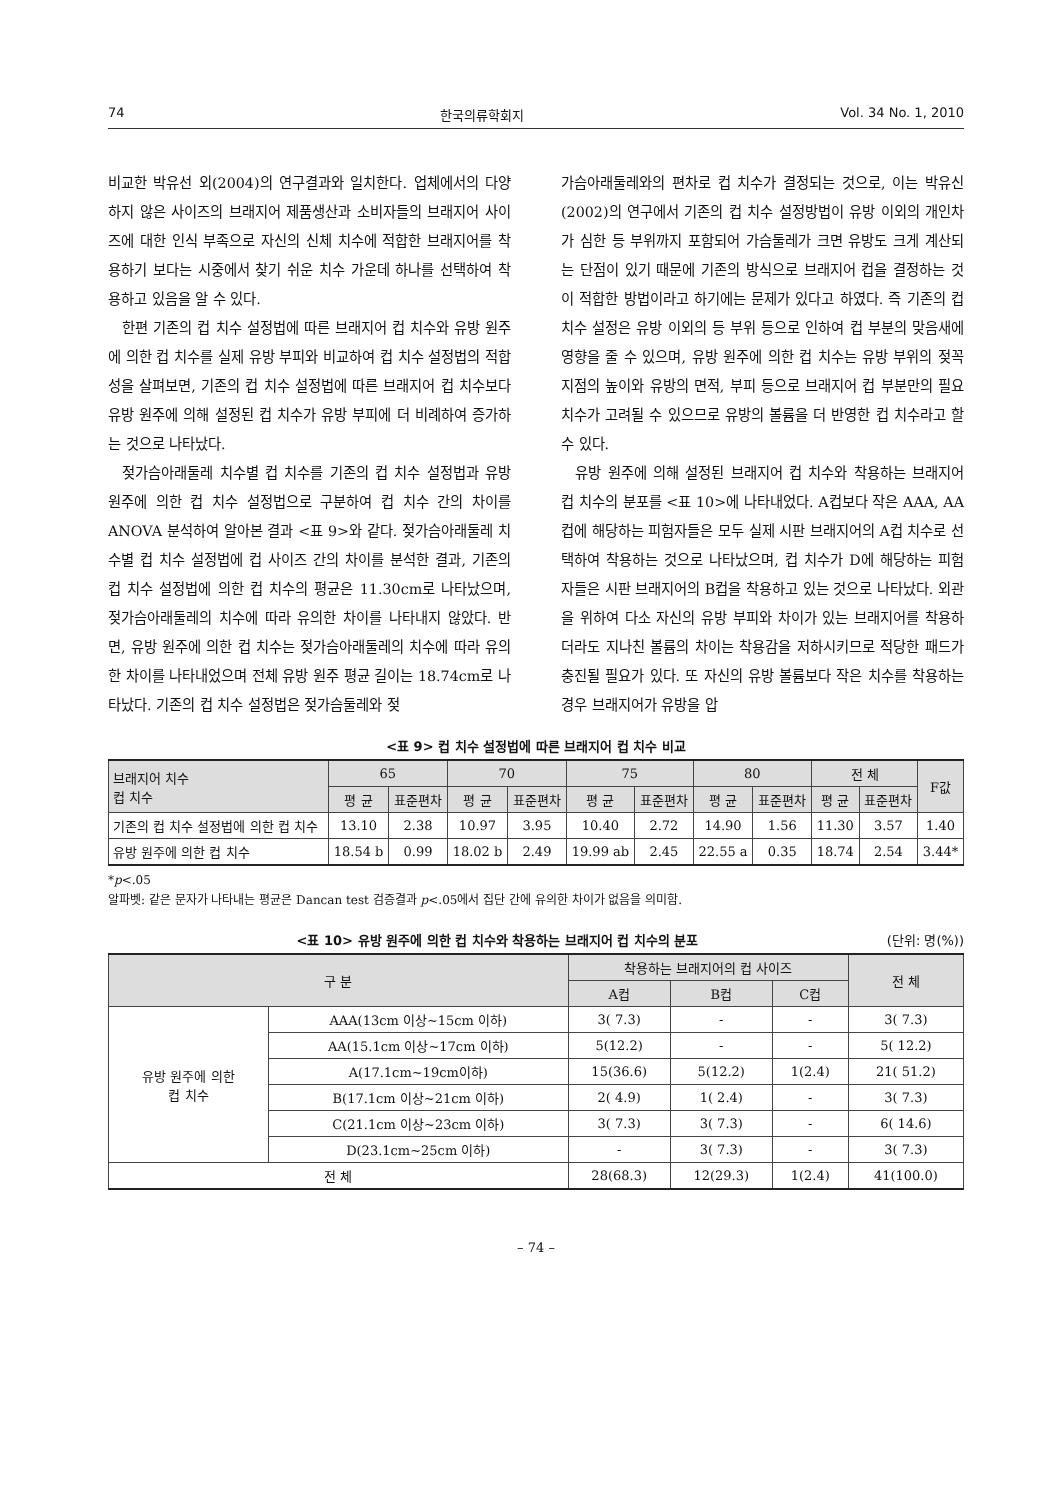74 한국의류학회지 Vol. 34 No. 1, 2010
비교한 박유선 외(2004)의 연구결과와 일치한다. 업체에서의 다양하지 않은 사이즈의 브래지어 제품생산과 소비자들의 브래지어 사이즈에 대한 인식 부족으로 자신의 신체 치수에 적합한 브래지어를 착용하기 보다는 시중에서 찾기 쉬운 치수 가운데 하나를 선택하여 착용하고 있음을 알 수 있다.
한편 기존의 컵 치수 설정법에 따른 브래지어 컵 치수와 유방 원주에 의한 컵 치수를 실제 유방 부피와 비교하여 컵 치수 설정법의 적합성을 살펴보면, 기존의 컵 치수 설정법에 따른 브래지어 컵 치수보다 유방 원주에 의해 설정된 컵 치수가 유방 부피에 더 비례하여 증가하는 것으로 나타났다.
젖가슴아래둘레 치수별 컵 치수를 기존의 컵 치수 설정법과 유방 원주에 의한 컵 치수 설정법으로 구분하여 컵 치수 간의 차이를 ANOVA 분석하여 알아본 결과 <표 9>와 같다. 젖가슴아래둘레 치수별 컵 치수 설정법에 컵 사이즈 간의 차이를 분석한 결과, 기존의 컵 치수 설정법에 의한 컵 치수의 평균은 11.30cm로 나타났으며, 젖가슴아래둘레의 치수에 따라 유의한 차이를 나타내지 않았다. 반면, 유방 원주에 의한 컵 치수는 젖가슴아래둘레의 치수에 따라 유의한 차이를 나타내었으며 전체 유방 원주 평균 길이는 18.74cm로 나타났다. 기존의 컵 치수 설정법은 젖가슴둘레와 젖
가슴아래둘레와의 편차로 컵 치수가 결정되는 것으로, 이는 박유신(2002)의 연구에서 기존의 컵 치수 설정방법이 유방 이외의 개인차가 심한 등 부위까지 포함되어 가슴둘레가 크면 유방도 크게 계산되는 단점이 있기 때문에 기존의 방식으로 브래지어 컵을 결정하는 것이 적합한 방법이라고 하기에는 문제가 있다고 하였다. 즉 기존의 컵 치수 설정은 유방 이외의 등 부위 등으로 인하여 컵 부분의 맞음새에 영향을 줄 수 있으며, 유방 원주에 의한 컵 치수는 유방 부위의 젖꼭지점의 높이와 유방의 면적, 부피 등으로 브래지어 컵 부분만의 필요 치수가 고려될 수 있으므로 유방의 볼륨을 더 반영한 컵 치수라고 할 수 있다.
유방 원주에 의해 설정된 브래지어 컵 치수와 착용하는 브래지어 컵 치수의 분포를 <표 10>에 나타내었다. A컵보다 작은 AAA, AA컵에 해당하는 피험자들은 모두 실제 시판 브래지어의 A컵 치수로 선택하여 착용하는 것으로 나타났으며, 컵 치수가 D에 해당하는 피험자들은 시판 브래지어의 B컵을 착용하고 있는 것으로 나타났다. 외관을 위하여 다소 자신의 유방 부피와 차이가 있는 브래지어를 착용하더라도 지나친 볼륨의 차이는 착용감을 저하시키므로 적당한 패드가 충진될 필요가 있다. 또 자신의 유방 볼륨보다 작은 치수를 착용하는 경우 브래지어가 유방을 압
<표 9> 컵 치수 설정법에 따른 브래지어 컵 치수 비교
| 브래지어 치수 컵 치수 | 65 | | 70 | | 75 | | 80 | | 전 체 | | F값 |
| --- | --- | --- | --- | --- | --- | --- | --- | --- | --- | --- | --- |
| | 평 균 | 표준편차 | 평 균 | 표준편차 | 평 균 | 표준편차 | 평 균 | 표준편차 | 평 균 | 표준편차 | |
| 기존의 컵 치수 설정법에 의한 컵 치수 | 13.10 | 2.38 | 10.97 | 3.95 | 10.40 | 2.72 | 14.90 | 1.56 | 11.30 | 3.57 | 1.40 |
| 유방 원주에 의한 컵 치수 | 18.54 b | 0.99 | 18.02 b | 2.49 | 19.99 ab | 2.45 | 22.55 a | 0.35 | 18.74 | 2.54 | 3.44* |
*p<.05
알파벳: 같은 문자가 나타내는 평균은 Dancan test 검증결과 p<.05에서 집단 간에 유의한 차이가 없음을 의미함.
<표 10> 유방 원주에 의한 컵 치수와 착용하는 브래지어 컵 치수의 분포 (단위: 명(%))
| 구 분 | | 착용하는 브래지어의 컵 사이즈 | | | 전 체 |
| --- | --- | --- | --- | --- | --- |
| | | A컵 | B컵 | C컵 | |
| 유방 원주에 의한 컵 치수 | AAA(13cm 이상~15cm 이하) | 3( 7.3) | - | - | 3( 7.3) |
| | AA(15.1cm 이상~17cm 이하) | 5(12.2) | - | - | 5( 12.2) |
| | A(17.1cm~19cm이하) | 15(36.6) | 5(12.2) | 1(2.4) | 21( 51.2) |
| | B(17.1cm 이상~21cm 이하) | 2( 4.9) | 1( 2.4) | - | 3( 7.3) |
| | C(21.1cm 이상~23cm 이하) | 3( 7.3) | 3( 7.3) | - | 6( 14.6) |
| | D(23.1cm~25cm 이하) | - | 3( 7.3) | - | 3( 7.3) |
| 전 체 | | 28(68.3) | 12(29.3) | 1(2.4) | 41(100.0) |
– 74 –